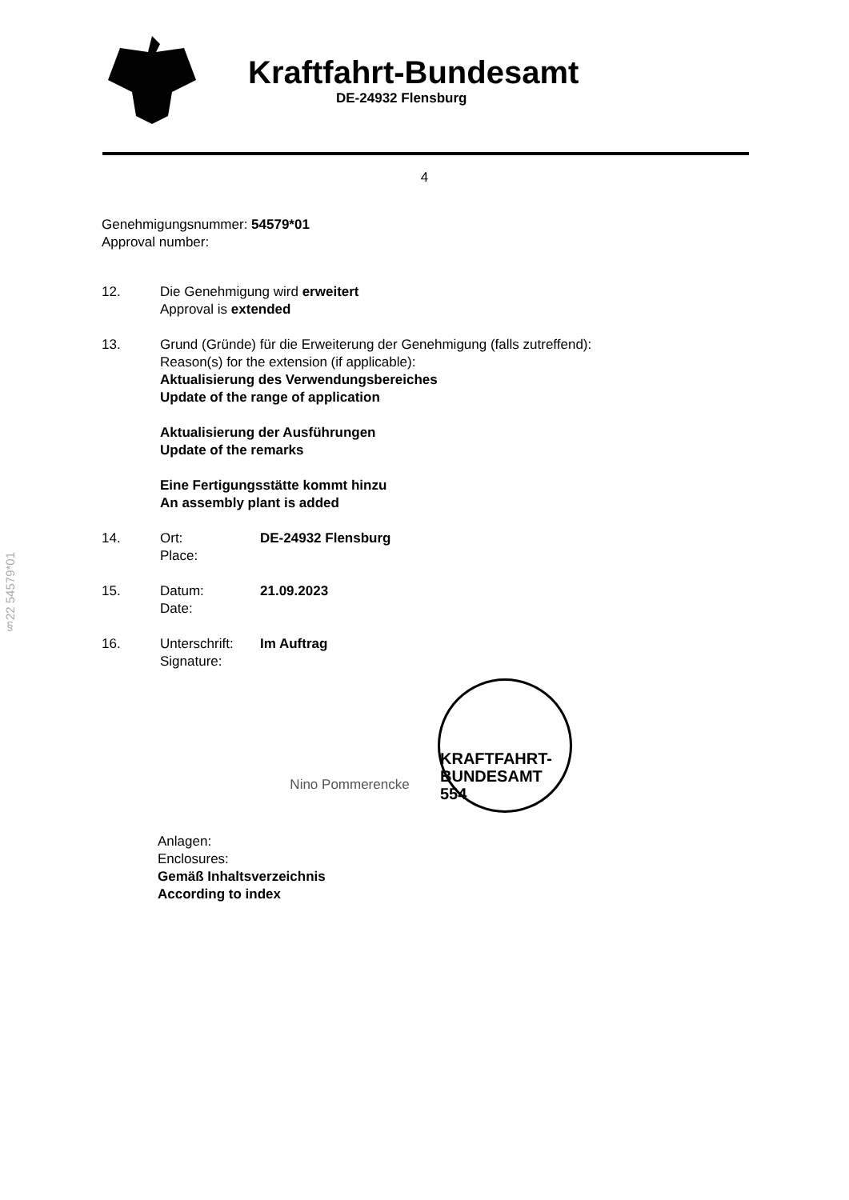Kraftfahrt-Bundesamt
DE-24932 Flensburg
4
Genehmigungsnummer: 54579*01
Approval number:
12. Die Genehmigung wird erweitert
Approval is extended
13. Grund (Gründe) für die Erweiterung der Genehmigung (falls zutreffend):
Reason(s) for the extension (if applicable):
Aktualisierung des Verwendungsbereiches
Update of the range of application
Aktualisierung der Ausführungen
Update of the remarks
Eine Fertigungsstätte kommt hinzu
An assembly plant is added
14. Ort:
Place:
DE-24932 Flensburg
15. Datum:
Date:
21.09.2023
16. Unterschrift:
Signature:
Im Auftrag
Nino Pommerencke
KRAFTFAHRT-BUNDESAMT 554
Anlagen:
Enclosures:
Gemäß Inhaltsverzeichnis
According to index
§22 54579*01